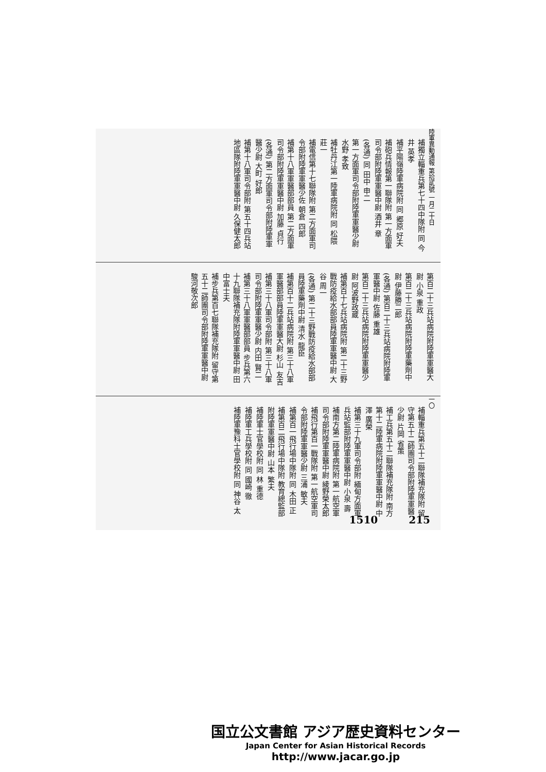陸軍異動通報 第拾貳號 一月二十日
補獨立輜重兵第七十四中隊附 同 今井 英孝
補平陽嶺陸軍病院附 同 郷原 好夫
補砲兵情報第一聯隊附 第一方面軍司令部附陸軍軍醫中尉 酒井 章
(各通) 同 田中 申二
第一方面軍司令部附陸軍軍醫少尉 水野 孝致
補牡丹江第一陸軍病院附 同 松隈 莊一
補電信第十七聯隊附 第二方面軍司令部附陸軍軍醫少佐 朝倉 四郎
補第十八軍軍醫部部員 第二方面軍司令部附陸軍軍醫中尉 加藤 貞行
(各通) 第二方面軍司令部附陸軍軍醫少尉 大町 好郎
補第十八軍司令部附 第五十四兵站地區隊附陸軍軍醫中尉 久保健太郎
第百二十三兵站病院附陸軍軍醫大尉 小泉 重政
第百二十三兵站病院附陸軍藥劑中尉 伊藤勝二郎
(各通) 第百二十三兵站病院附陸軍軍醫中尉 佐藤 重雄
第百二十三兵站病院附陸軍軍醫少尉 阿波野政蔵
補第百十七兵站病院附 第二十三野戰防疫給水部部員陸軍軍醫中尉 大谷 周一
(各通) 第二十三野戰防疫給水部部員陸軍藥劑中尉 清水 龍臣
補第百十二兵站病院附 第三十八軍軍醫部部員陸軍軍醫大尉 杉山 友吉
補第三十八軍司令部附 第三十八軍司令部附陸軍軍醫少尉 内田 賢二
補第三十八軍軍醫部部員 步兵第六十九聯隊補充隊附陸軍軍醫中尉 田中富士夫
補步兵第百七聯隊補充隊附 留守第五十二師團司令部附陸軍軍醫中尉 駿河敬次郎
一〇
補輜重兵第五十二聯隊補充隊附 留守第五十二師團司令部附陸軍軍醫少尉 片岡 省策
補工兵第五十二聯隊補充隊附 南方第十二陸軍病院附陸軍軍醫中尉 中澤 廣榮
補第三十九軍司令部附 緬甸方面軍兵站監部附陸軍軍醫中尉 小泉 壽
補南方第二陸軍病院附 第一航空軍司令部附陸軍軍醫中尉 綾野榮太郎
補飛行第百一戰隊附 第一航空軍司令部附陸軍軍醫少尉 三浦 敏夫
補第百一飛行場中隊附 同 木田 正
補第百二飛行場中隊附 教育總監部附陸軍軍醫中尉 山本 繁夫
補陸軍士官學校附 同 林 重德
補陸軍工兵學校附 同 國崎 徹
補陸軍豫科士官學校附 同 神谷 太
1510 215
国立公文書館 アジア歴史資料センター
Japan Center for Asian Historical Records
http://www.jacar.go.jp